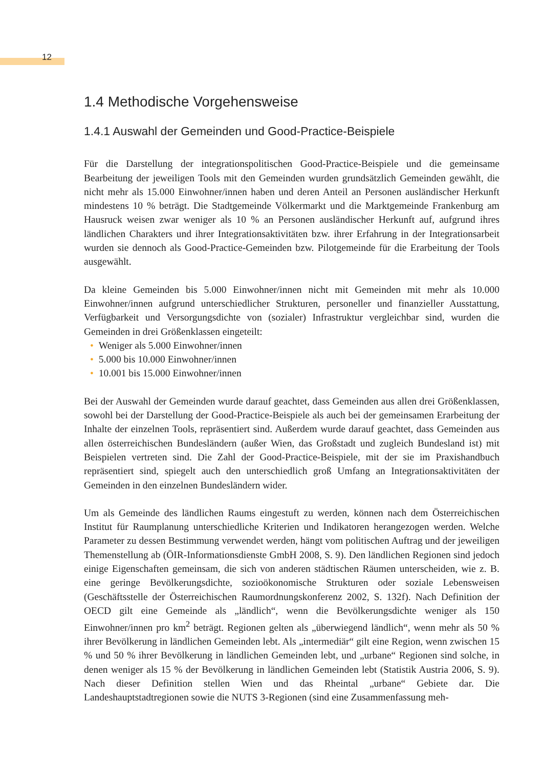12
1.4 Methodische Vorgehensweise
1.4.1 Auswahl der Gemeinden und Good-Practice-Beispiele
Für die Darstellung der integrationspolitischen Good-Practice-Beispiele und die gemeinsame Bearbeitung der jeweiligen Tools mit den Gemeinden wurden grundsätzlich Gemeinden gewählt, die nicht mehr als 15.000 Einwohner/innen haben und deren Anteil an Personen ausländischer Herkunft mindestens 10 % beträgt. Die Stadtgemeinde Völkermarkt und die Marktgemeinde Frankenburg am Hausruck weisen zwar weniger als 10 % an Personen ausländischer Herkunft auf, aufgrund ihres ländlichen Charakters und ihrer Integrationsaktivitäten bzw. ihrer Erfahrung in der Integrationsarbeit wurden sie dennoch als Good-Practice-Gemeinden bzw. Pilotgemeinde für die Erarbeitung der Tools ausgewählt.
Da kleine Gemeinden bis 5.000 Einwohner/innen nicht mit Gemeinden mit mehr als 10.000 Einwohner/innen aufgrund unterschiedlicher Strukturen, personeller und finanzieller Ausstattung, Verfügbarkeit und Versorgungsdichte von (sozialer) Infrastruktur vergleichbar sind, wurden die Gemeinden in drei Größenklassen eingeteilt:
• Weniger als 5.000 Einwohner/innen
• 5.000 bis 10.000 Einwohner/innen
• 10.001 bis 15.000 Einwohner/innen
Bei der Auswahl der Gemeinden wurde darauf geachtet, dass Gemeinden aus allen drei Größenklassen, sowohl bei der Darstellung der Good-Practice-Beispiele als auch bei der gemeinsamen Erarbeitung der Inhalte der einzelnen Tools, repräsentiert sind. Außerdem wurde darauf geachtet, dass Gemeinden aus allen österreichischen Bundesländern (außer Wien, das Großstadt und zugleich Bundesland ist) mit Beispielen vertreten sind. Die Zahl der Good-Practice-Beispiele, mit der sie im Praxishandbuch repräsentiert sind, spiegelt auch den unterschiedlich groß Umfang an Integrationsaktivitäten der Gemeinden in den einzelnen Bundesländern wider.
Um als Gemeinde des ländlichen Raums eingestuft zu werden, können nach dem Österreichischen Institut für Raumplanung unterschiedliche Kriterien und Indikatoren herangezogen werden. Welche Parameter zu dessen Bestimmung verwendet werden, hängt vom politischen Auftrag und der jeweiligen Themenstellung ab (ÖIR-Informationsdienste GmbH 2008, S. 9). Den ländlichen Regionen sind jedoch einige Eigenschaften gemeinsam, die sich von anderen städtischen Räumen unterscheiden, wie z. B. eine geringe Bevölkerungsdichte, sozioökonomische Strukturen oder soziale Lebensweisen (Geschäftsstelle der Österreichischen Raumordnungskonferenz 2002, S. 132f). Nach Definition der OECD gilt eine Gemeinde als „ländlich“, wenn die Bevölkerungsdichte weniger als 150 Einwohner/innen pro km<sup>2</sup> beträgt. Regionen gelten als „überwiegend ländlich“, wenn mehr als 50 % ihrer Bevölkerung in ländlichen Gemeinden lebt. Als „intermediär“ gilt eine Region, wenn zwischen 15 % und 50 % ihrer Bevölkerung in ländlichen Gemeinden lebt, und „urbane“ Regionen sind solche, in denen weniger als 15 % der Bevölkerung in ländlichen Gemeinden lebt (Statistik Austria 2006, S. 9). Nach dieser Definition stellen Wien und das Rheintal „urbane“ Gebiete dar. Die Landeshauptstadtregionen sowie die NUTS 3-Regionen (sind eine Zusammenfassung meh-